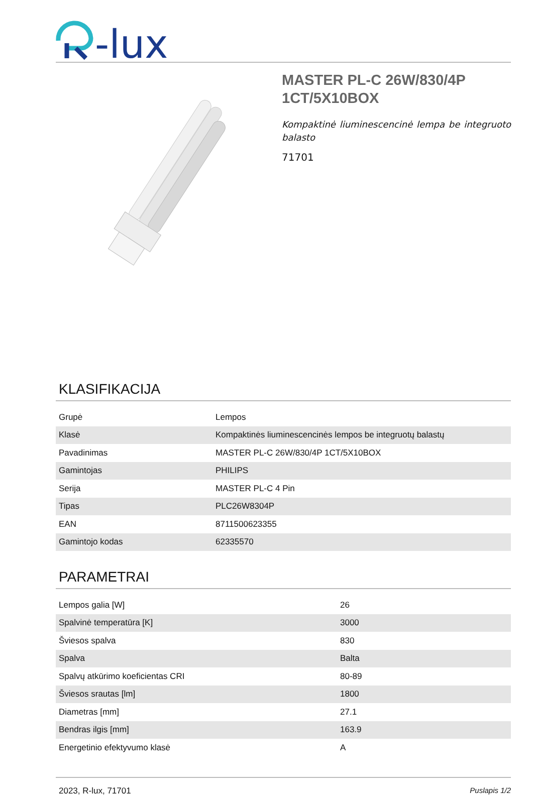-lux
MASTER PL-C 26W/830/4P
1CT/5X10BOX
Kompaktinė liuminescencinė lempa be integruoto balasto
71701
KLASIFIKACIJA
| Grupė | Lempos |
| Klasė | Kompaktinės liuminescencinės lempos be integruotų balastų |
| Pavadinimas | MASTER PL-C 26W/830/4P 1CT/5X10BOX |
| Gamintojas | PHILIPS |
| Serija | MASTER PL-C 4 Pin |
| Tipas | PLC26W8304P |
| EAN | 8711500623355 |
| Gamintojo kodas | 62335570 |
PARAMETRAI
| Lempos galia [W] | 26 |
| Spalvinė temperatūra [K] | 3000 |
| Šviesos spalva | 830 |
| Spalva | Balta |
| Spalvų atkūrimo koeficientas CRI | 80-89 |
| Šviesos srautas [lm] | 1800 |
| Diametras [mm] | 27.1 |
| Bendras ilgis [mm] | 163.9 |
| Energetinio efektyvumo klasė | A |
2023, R-lux, 71701 Puslapis 1/2